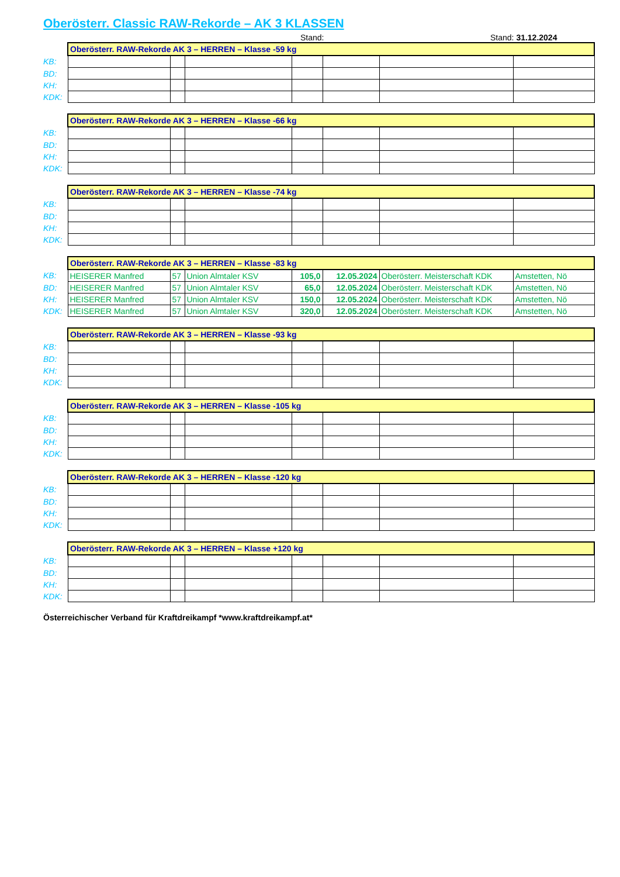Oberösterr. Classic RAW-Rekorde – AK 3 KLASSEN
Stand: Stand: 31.12.2024
| | Oberösterr. RAW-Rekorde AK 3 – HERREN – Klasse -59 kg | | | | | | |
| KB: | | | | | | | |
| BD: | | | | | | | |
| KH: | | | | | | | |
| KDK: | | | | | | | |
| | Oberösterr. RAW-Rekorde AK 3 – HERREN – Klasse -66 kg | | | | | | |
| KB: | | | | | | | |
| BD: | | | | | | | |
| KH: | | | | | | | |
| KDK: | | | | | | | |
| | Oberösterr. RAW-Rekorde AK 3 – HERREN – Klasse -74 kg | | | | | | |
| KB: | | | | | | | |
| BD: | | | | | | | |
| KH: | | | | | | | |
| KDK: | | | | | | | |
| | Oberösterr. RAW-Rekorde AK 3 – HERREN – Klasse -83 kg | | | | | | |
| KB: | HEISERER Manfred | 57 | Union Almtaler KSV | 105,0 | 12.05.2024 | Oberösterr. Meisterschaft KDK | Amstetten, Nö |
| BD: | HEISERER Manfred | 57 | Union Almtaler KSV | 65,0 | 12.05.2024 | Oberösterr. Meisterschaft KDK | Amstetten, Nö |
| KH: | HEISERER Manfred | 57 | Union Almtaler KSV | 150,0 | 12.05.2024 | Oberösterr. Meisterschaft KDK | Amstetten, Nö |
| KDK: | HEISERER Manfred | 57 | Union Almtaler KSV | 320,0 | 12.05.2024 | Oberösterr. Meisterschaft KDK | Amstetten, Nö |
| | Oberösterr. RAW-Rekorde AK 3 – HERREN – Klasse -93 kg | | | | | | |
| KB: | | | | | | | |
| BD: | | | | | | | |
| KH: | | | | | | | |
| KDK: | | | | | | | |
| | Oberösterr. RAW-Rekorde AK 3 – HERREN – Klasse -105 kg | | | | | | |
| KB: | | | | | | | |
| BD: | | | | | | | |
| KH: | | | | | | | |
| KDK: | | | | | | | |
| | Oberösterr. RAW-Rekorde AK 3 – HERREN – Klasse -120 kg | | | | | | |
| KB: | | | | | | | |
| BD: | | | | | | | |
| KH: | | | | | | | |
| KDK: | | | | | | | |
| | Oberösterr. RAW-Rekorde AK 3 – HERREN – Klasse +120 kg | | | | | | |
| KB: | | | | | | | |
| BD: | | | | | | | |
| KH: | | | | | | | |
| KDK: | | | | | | | |
Österreichischer Verband für Kraftdreikampf *www.kraftdreikampf.at*